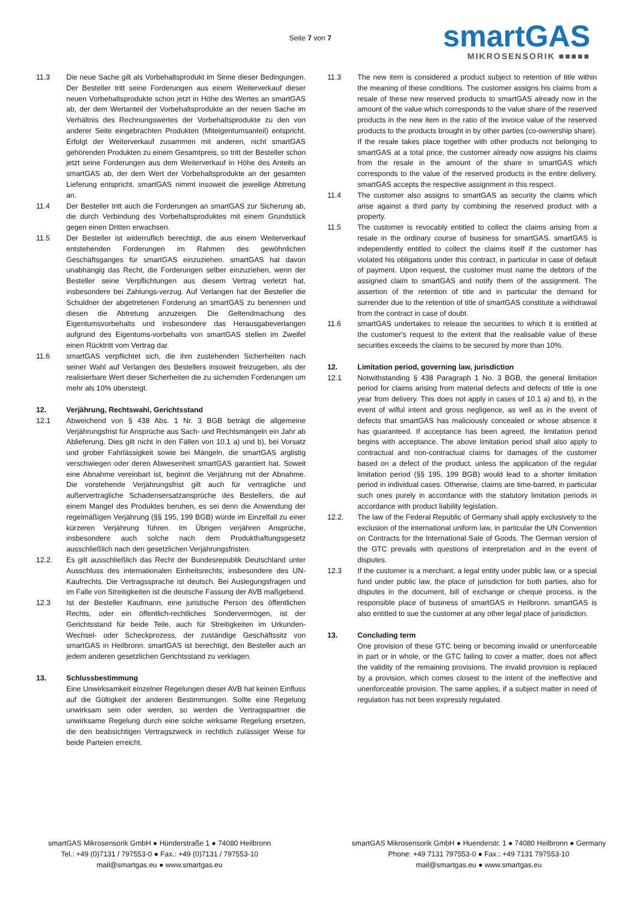Seite 7 von 7
smartGAS
MIKROSENSORIK ■■■■■
11.3 Die neue Sache gilt als Vorbehaltsprodukt im Sinne dieser Bedingungen. Der Besteller tritt seine Forderungen aus einem Weiterverkauf dieser neuen Vorbehaltsprodukte schon jetzt in Höhe des Wertes an smartGAS ab, der dem Wertanteil der Vorbehaltsprodukte an der neuen Sache im Verhältnis des Rechnungswertes der Vorbehaltsprodukte zu den von anderer Seite eingebrachten Produkten (Miteigentumsanteil) entspricht. Erfolgt der Weiterverkauf zusammen mit anderen, nicht smartGAS gehörenden Produkten zu einem Gesamtpreis, so tritt der Besteller schon jetzt seine Forderungen aus dem Weiterverkauf in Höhe des Anteils an smartGAS ab, der dem Wert der Vorbehaltsprodukte an der gesamten Lieferung entspricht. smartGAS nimmt insoweit die jeweilige Abtretung an.
11.4 Der Besteller tritt auch die Forderungen an smartGAS zur Sicherung ab, die durch Verbindung des Vorbehaltsproduktes mit einem Grundstück gegen einen Dritten erwachsen.
11.5 Der Besteller ist widerruflich berechtigt, die aus einem Weiterverkauf entstehenden Forderungen im Rahmen des gewöhnlichen Geschäftsganges für smartGAS einzuziehen. smartGAS hat davon unabhängig das Recht, die Forderungen selber einzuziehen, wenn der Besteller seine Verpflichtungen aus diesem Vertrag verletzt hat, insbesondere bei Zahlungs-verzug. Auf Verlangen hat der Besteller die Schuldner der abgetretenen Forderung an smartGAS zu benennen und diesen die Abtretung anzuzeigen. Die Geltendmachung des Eigentumsvorbehalts und insbesondere das Herausgabeverlangen aufgrund des Eigentums-vorbehalts von smartGAS stellen im Zweifel einen Rücktritt vom Vertrag dar.
11.6 smartGAS verpflichtet sich, die ihm zustehenden Sicherheiten nach seiner Wahl auf Verlangen des Bestellers insoweit freizugeben, als der realisierbare Wert dieser Sicherheiten die zu sichernden Forderungen um mehr als 10% übersteigt.
12. Verjährung, Rechtswahl, Gerichtsstand
12.1 Abweichend von § 438 Abs. 1 Nr. 3 BGB beträgt die allgemeine Verjährungsfrist für Ansprüche aus Sach- und Rechtsmängeln ein Jahr ab Ablieferung. Dies gilt nicht in den Fällen von 10.1 a) und b), bei Vorsatz und grober Fahrlässigkeit sowie bei Mängeln, die smartGAS arglistig verschwiegen oder deren Abwesenheit smartGAS garantiert hat. Soweit eine Abnahme vereinbart ist, beginnt die Verjährung mit der Abnahme. Die vorstehende Verjährungsfrist gilt auch für vertragliche und außervertragliche Schadensersatzansprüche des Bestellers, die auf einem Mangel des Produktes beruhen, es sei denn die Anwendung der regelmäßigen Verjährung (§§ 195, 199 BGB) würde im Einzelfall zu einer kürzeren Verjährung führen. Im Übrigen verjähren Ansprüche, insbesondere auch solche nach dem Produkthaftungsgesetz ausschließlich nach den gesetzlichen Verjährungsfristen.
12.2. Es gilt ausschließlich das Recht der Bundesrepublik Deutschland unter Ausschluss des internationalen Einheitsrechts, insbesondere des UN-Kaufrechts. Die Vertragssprache ist deutsch. Bei Auslegungsfragen und im Falle von Streitigkeiten ist die deutsche Fassung der AVB maßgebend.
12.3 Ist der Besteller Kaufmann, eine juristische Person des öffentlichen Rechts, oder ein öffentlich-rechtliches Sondervermögen, ist der Gerichtsstand für beide Teile, auch für Streitigkeiten im Urkunden-Wechsel- oder Scheckprozess, der zuständige Geschäftssitz von smartGAS in Heilbronn. smartGAS ist berechtigt, den Besteller auch an jedem anderen gesetzlichen Gerichtsstand zu verklagen.
13. Schlussbestimmung
Eine Unwirksamkeit einzelner Regelungen dieser AVB hat keinen Einfluss auf die Gültigkeit der anderen Bestimmungen. Sollte eine Regelung unwirksam sein oder werden, so werden die Vertragspartner die unwirksame Regelung durch eine solche wirksame Regelung ersetzen, die den beabsichtigen Vertragszweck in rechtlich zulässiger Weise für beide Parteien erreicht.
11.3 The new item is considered a product subject to retention of title within the meaning of these conditions. The customer assigns his claims from a resale of these new reserved products to smartGAS already now in the amount of the value which corresponds to the value share of the reserved products in the new item in the ratio of the invoice value of the reserved products to the products brought in by other parties (co-ownership share). If the resale takes place together with other products not belonging to smartGAS at a total price, the customer already now assigns his claims from the resale in the amount of the share in smartGAS which corresponds to the value of the reserved products in the entire delivery. smartGAS accepts the respective assignment in this respect.
11.4 The customer also assigns to smartGAS as security the claims which arise against a third party by combining the reserved product with a property.
11.5 The customer is revocably entitled to collect the claims arising from a resale in the ordinary course of business for smartGAS. smartGAS is independently entitled to collect the claims itself if the customer has violated his obligations under this contract, in particular in case of default of payment. Upon request, the customer must name the debtors of the assigned claim to smartGAS and notify them of the assignment. The assertion of the retention of title and in particular the demand for surrender due to the retention of title of smartGAS constitute a withdrawal from the contract in case of doubt.
11.6 smartGAS undertakes to release the securities to which it is entitled at the customer's request to the extent that the realisable value of these securities exceeds the claims to be secured by more than 10%.
12. Limitation period, governing law, jurisdiction
12.1 Notwithstanding § 438 Paragraph 1 No. 3 BGB, the general limitation period for claims arising from material defects and defects of title is one year from delivery. This does not apply in cases of 10.1 a) and b), in the event of wilful intent and gross negligence, as well as in the event of defects that smartGAS has maliciously concealed or whose absence it has guaranteed. If acceptance has been agreed, the limitation period begins with acceptance. The above limitation period shall also apply to contractual and non-contractual claims for damages of the customer based on a defect of the product, unless the application of the regular limitation period (§§ 195, 199 BGB) would lead to a shorter limitation period in individual cases. Otherwise, claims are time-barred, in particular such ones purely in accordance with the statutory limitation periods in accordance with product liability legislation.
12.2. The law of the Federal Republic of Germany shall apply exclusively to the exclusion of the international uniform law, in particular the UN Convention on Contracts for the International Sale of Goods. The German version of the GTC prevails with questions of interpretation and in the event of disputes.
12.3 If the customer is a merchant, a legal entity under public law, or a special fund under public law, the place of jurisdiction for both parties, also for disputes in the document, bill of exchange or cheque process, is the responsible place of business of smartGAS in Heilbronn. smartGAS is also entitled to sue the customer at any other legal place of jurisdiction.
13. Concluding term
One provision of these GTC being or becoming invalid or unenforceable in part or in whole, or the GTC failing to cover a matter, does not affect the validity of the remaining provisions. The invalid provision is replaced by a provision, which comes closest to the intent of the ineffective and unenforceable provision. The same applies, if a subject matter in need of regulation has not been expressly regulated.
smartGAS Mikrosensorik GmbH ● Hünderstraße 1 ● 74080 Heilbronn
Tel.: +49 (0)7131 / 797553-0 ● Fax.: +49 (0)7131 / 797553-10
mail@smartgas.eu ● www.smartgas.eu
smartGAS Mikrosensorik GmbH ● Huenderstr. 1 ● 74080 Heilbronn ● Germany
Phone: +49 7131 797553-0 ● Fax.: +49 7131 797553-10
mail@smartgas.eu ● www.smartgas.eu